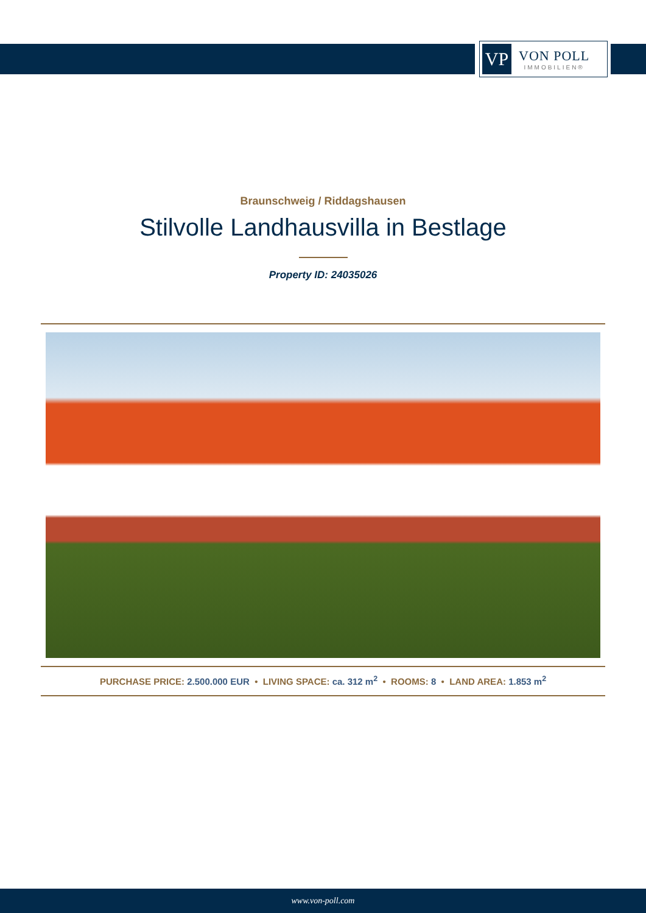VP
VON POLL
IMMOBILIEN®
Braunschweig / Riddagshausen
Stilvolle Landhausvilla in Bestlage
Property ID: 24035026
PURCHASE PRICE: 2.500.000 EUR • LIVING SPACE: ca. 312 m<sup>2</sup> • ROOMS: 8 • LAND AREA: 1.853 m<sup>2</sup>
www.von-poll.com